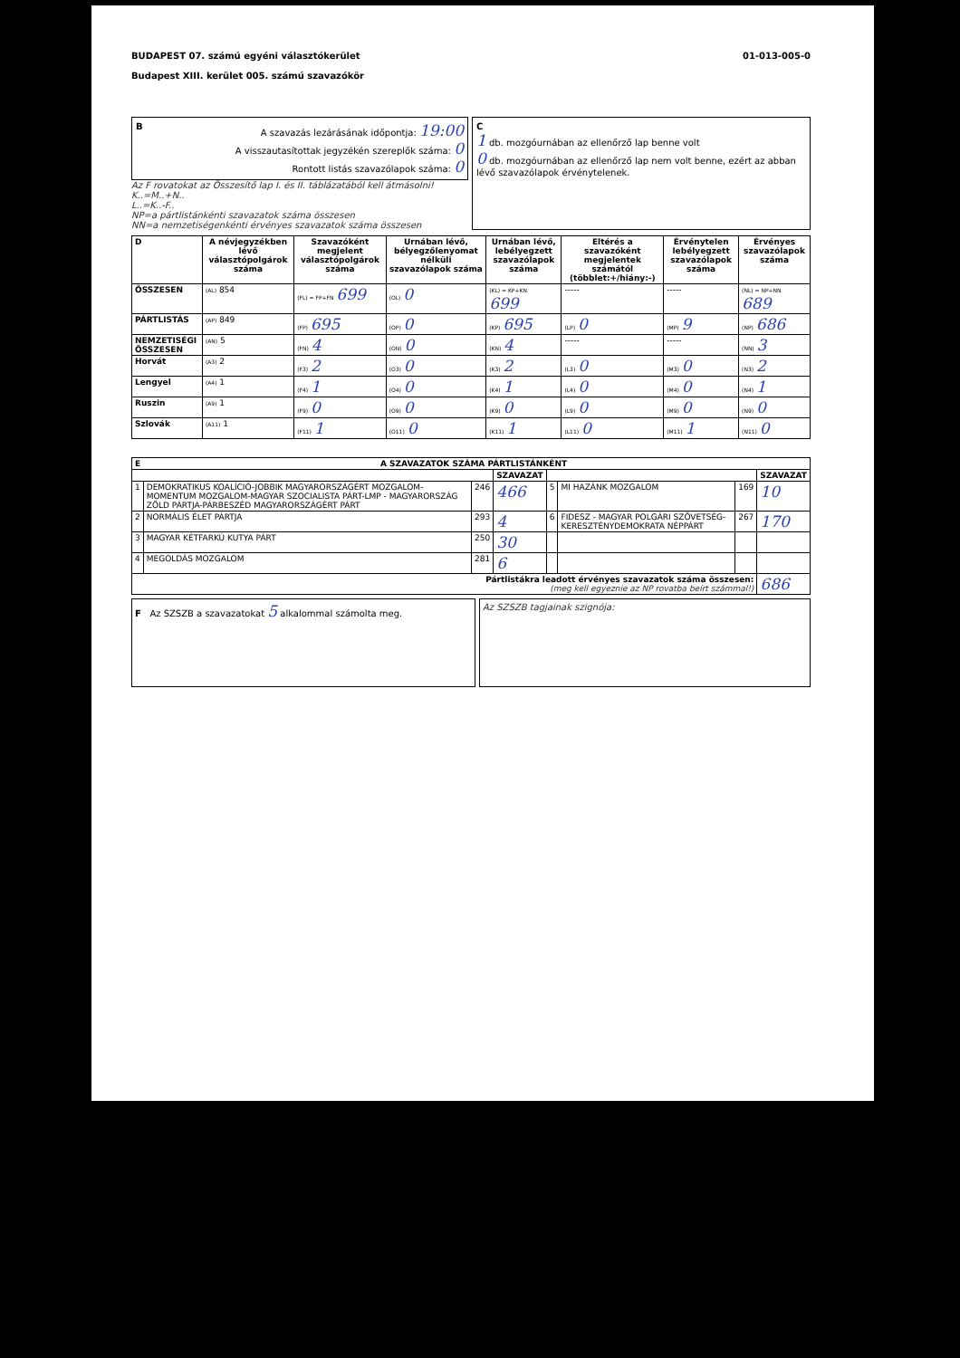BUDAPEST 07. számú egyéni választókerület
Budapest XIII. kerület 005. számú szavazókör
01-013-005-0
BA szavazás lezárásának időpontja: 19:00
A visszautasítottak jegyzékén szereplők száma: 0
Rontott listás szavazólapok száma: 0
Az F rovatokat az Összesítő lap I. és II. táblázatából kell átmásolni!
K..=M..+N..
L..=K..-F..
NP=a pártlistánkénti szavazatok száma összesen
NN=a nemzetiségenkénti érvényes szavazatok száma összesen
C
1 db. mozgóurnában az ellenőrző lap benne volt
0 db. mozgóurnában az ellenőrző lap nem volt benne, ezért az abban lévő szavazólapok érvénytelenek.
| D | A névjegyzékben lévő választópolgárok száma | Szavazóként megjelent választópolgárok száma | Urnában lévő, bélyegzőlenyomat nélküli szavazólapok száma | Urnában lévő, lebélyegzett szavazólapok száma | Eltérés a szavazóként megjelentek számától (többlet:+/hiány:-) | Érvénytelen lebélyegzett szavazólapok száma | Érvényes szavazólapok száma |
| --- | --- | --- | --- | --- | --- | --- | --- |
| ÖSSZESEN | (AL) 854 | (FL) = FP+FN 699 | (OL) 0 | (KL) = KP+KN 699 | ----- | ----- | (NL) = NP+NN 689 |
| PÁRTLISTÁS | (AP) 849 | (FP) 695 | (OP) 0 | (KP) 695 | (LP) 0 | (MP) 9 | (NP) 686 |
| NEMZETISÉGI ÖSSZESEN | (AN) 5 | (FN) 4 | (ON) 0 | (KN) 4 | ----- | ----- | (NN) 3 |
| Horvát | (A3) 2 | (F3) 2 | (O3) 0 | (K3) 2 | (L3) 0 | (M3) 0 | (N3) 2 |
| Lengyel | (A4) 1 | (F4) 1 | (O4) 0 | (K4) 1 | (L4) 0 | (M4) 0 | (N4) 1 |
| Ruszin | (A9) 1 | (F9) 0 | (O9) 0 | (K9) 0 | (L9) 0 | (M9) 0 | (N9) 0 |
| Szlovák | (A11) 1 | (F11) 1 | (O11) 0 | (K11) 1 | (L11) 0 | (M11) 1 | (N11) 0 |
| E A SZAVAZATOK SZÁMA PÁRTLISTÁNKÉNT | | | | | | | |
| --- | --- | --- | --- | --- | --- | --- | --- |
| | | | SZAVAZAT | | | | SZAVAZAT |
| 1 | DEMOKRATIKUS KOALÍCIÓ-JOBBIK MAGYARORSZÁGÉRT MOZGALOM-MOMENTUM MOZGALOM-MAGYAR SZOCIALISTA PÁRT-LMP - MAGYARORSZÁG ZÖLD PÁRTJA-PÁRBESZÉD MAGYARORSZÁGÉRT PÁRT | 246 | 466 | 5 | MI HAZÁNK MOZGALOM | 169 | 10 |
| 2 | NORMÁLIS ÉLET PÁRTJA | 293 | 4 | 6 | FIDESZ - MAGYAR POLGÁRI SZÖVETSÉG-KERESZTÉNYDEMOKRATA NÉPPÁRT | 267 | 170 |
| 3 | MAGYAR KÉTFARKÚ KUTYA PÁRT | 250 | 30 | | | | |
| 4 | MEGOLDÁS MOZGALOM | 281 | 6 | | | | |
| Pártlistákra leadott érvényes szavazatok száma összesen: (meg kell egyeznie az NP rovatba beírt számmal!) | | | | | | | 686 |
F Az SZSZB a szavazatokat 5 alkalommal számolta meg.
Az SZSZB tagjainak szignója: